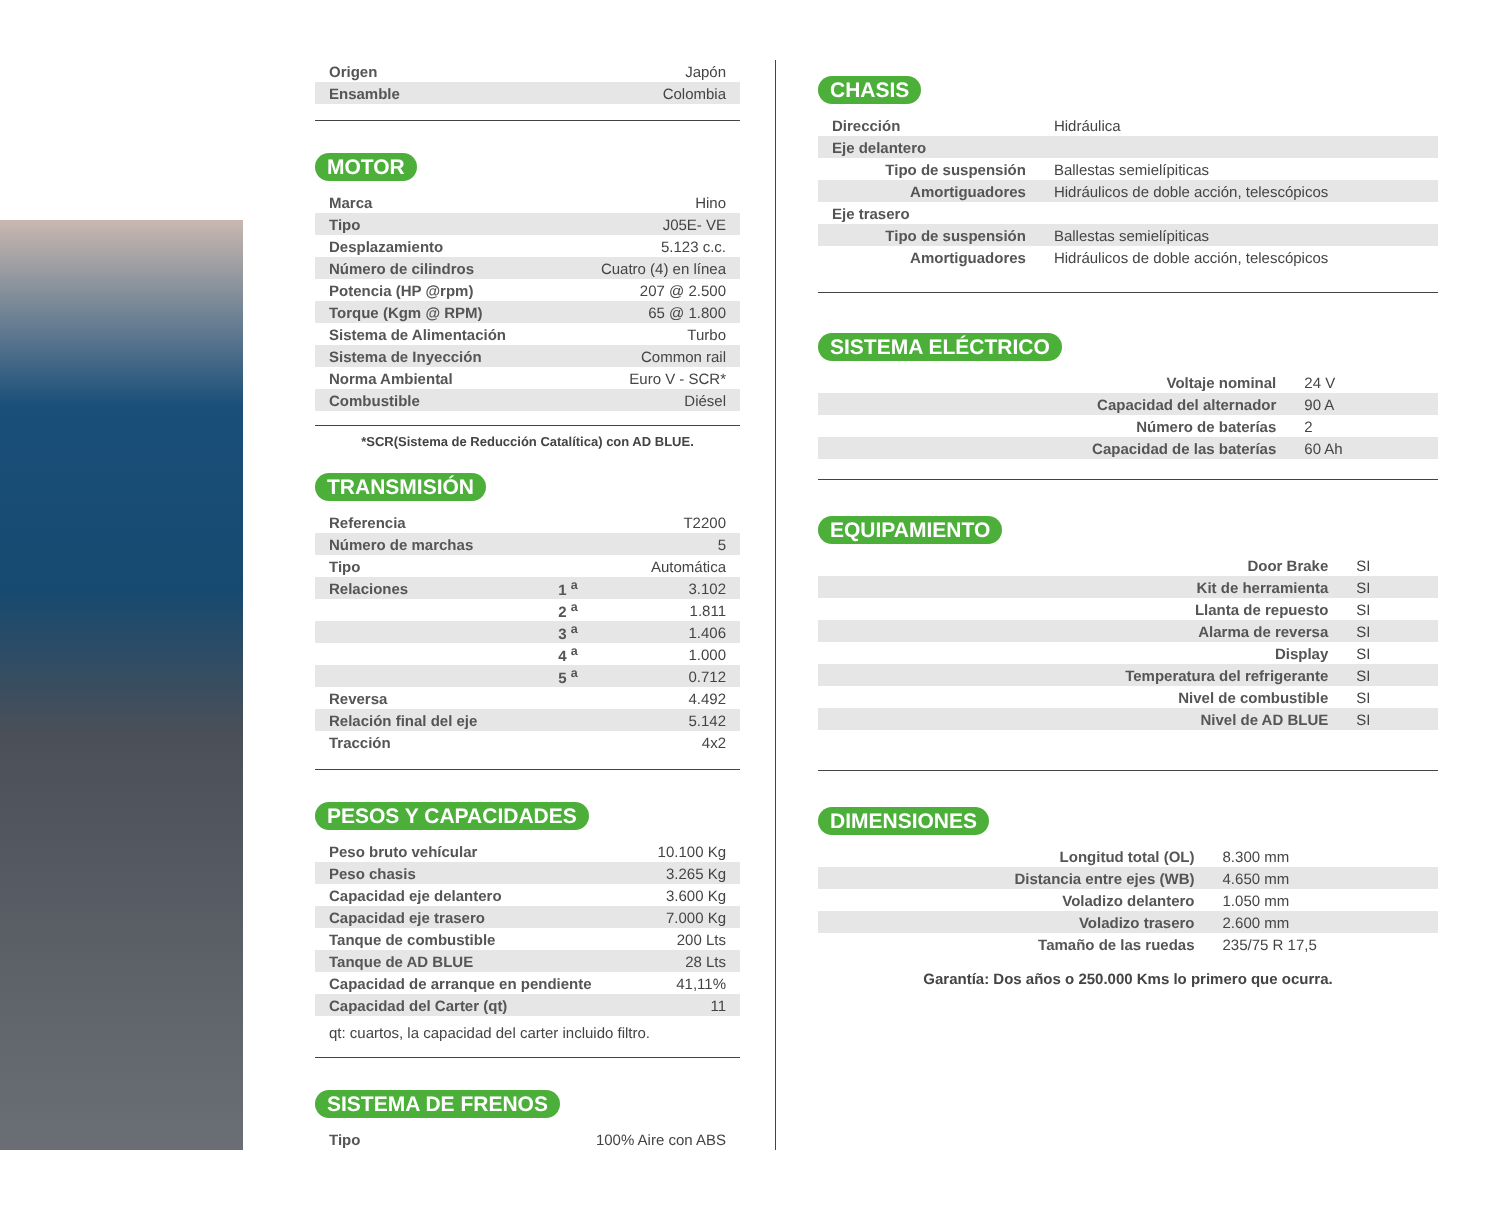| Origen | Japón |
| Ensamble | Colombia |
MOTOR
| Marca | Hino |
| Tipo | J05E- VE |
| Desplazamiento | 5.123 c.c. |
| Número de cilindros | Cuatro (4) en línea |
| Potencia (HP @rpm) | 207 @ 2.500 |
| Torque (Kgm @ RPM) | 65 @ 1.800 |
| Sistema de Alimentación | Turbo |
| Sistema de Inyección | Common rail |
| Norma Ambiental | Euro V - SCR* |
| Combustible | Diésel |
*SCR(Sistema de Reducción Catalítica) con AD BLUE.
TRANSMISIÓN
| Referencia | | T2200 |
| Número de marchas | | 5 |
| Tipo | | Automática |
| Relaciones | 1 <sup>a</sup> | 3.102 |
| | 2 <sup>a</sup> | 1.811 |
| | 3 <sup>a</sup> | 1.406 |
| | 4 <sup>a</sup> | 1.000 |
| | 5 <sup>a</sup> | 0.712 |
| Reversa | | 4.492 |
| Relación final del eje | | 5.142 |
| Tracción | | 4x2 |
PESOS Y CAPACIDADES
| Peso bruto vehícular | 10.100 Kg |
| Peso chasis | 3.265 Kg |
| Capacidad eje delantero | 3.600 Kg |
| Capacidad eje trasero | 7.000 Kg |
| Tanque de combustible | 200 Lts |
| Tanque de AD BLUE | 28 Lts |
| Capacidad de arranque en pendiente | 41,11% |
| Capacidad del Carter (qt) | 11 |
qt: cuartos, la capacidad del carter incluido filtro.
SISTEMA DE FRENOS
| Tipo | 100% Aire con ABS |
CHASIS
| Dirección | Hidráulica |
| Eje delantero | |
| Tipo de suspensión | Ballestas semielípiticas |
| Amortiguadores | Hidráulicos de doble acción, telescópicos |
| Eje trasero | |
| Tipo de suspensión | Ballestas semielípiticas |
| Amortiguadores | Hidráulicos de doble acción, telescópicos |
SISTEMA ELÉCTRICO
| Voltaje nominal | 24 V |
| Capacidad del alternador | 90 A |
| Número de baterías | 2 |
| Capacidad de las baterías | 60 Ah |
EQUIPAMIENTO
| Door Brake | SI |
| Kit de herramienta | SI |
| Llanta de repuesto | SI |
| Alarma de reversa | SI |
| Display | SI |
| Temperatura del refrigerante | SI |
| Nivel de combustible | SI |
| Nivel de AD BLUE | SI |
DIMENSIONES
| Longitud total (OL) | 8.300 mm |
| Distancia entre ejes (WB) | 4.650 mm |
| Voladizo delantero | 1.050 mm |
| Voladizo trasero | 2.600 mm |
| Tamaño de las ruedas | 235/75 R 17,5 |
Garantía: Dos años o 250.000 Kms lo primero que ocurra.